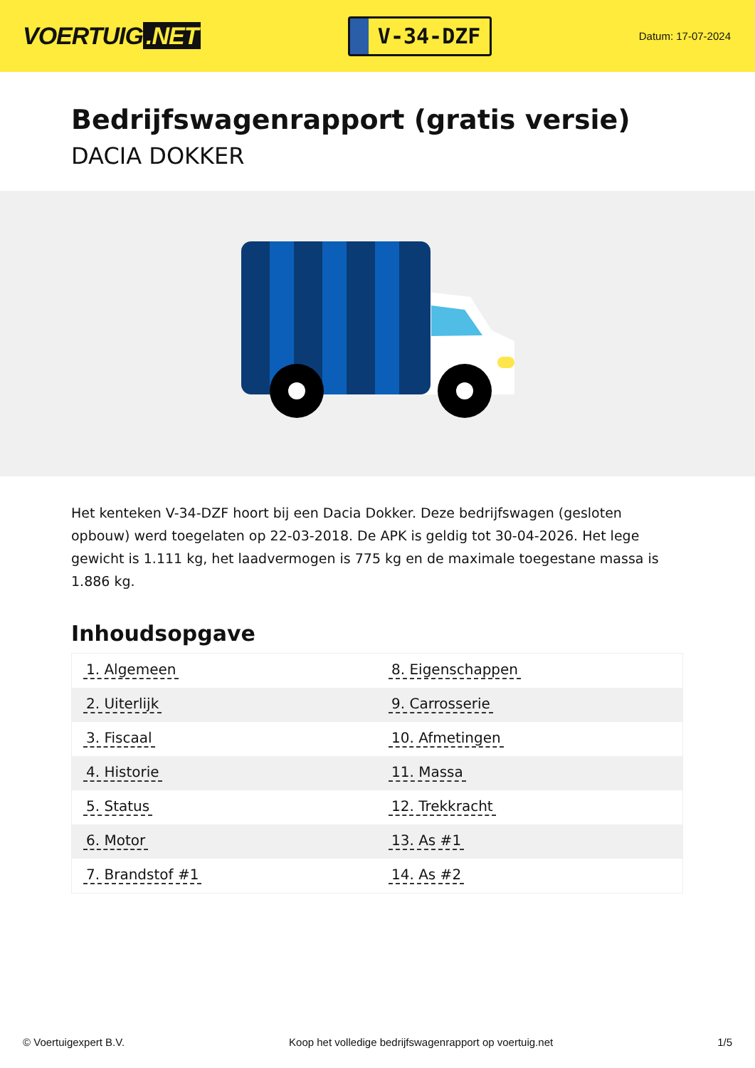VOERTUIG.NET
V-34-DZF
Datum: 17-07-2024
Bedrijfswagenrapport (gratis versie)
DACIA DOKKER
Het kenteken V-34-DZF hoort bij een Dacia Dokker. Deze bedrijfswagen (gesloten opbouw) werd toegelaten op 22-03-2018. De APK is geldig tot 30-04-2026. Het lege gewicht is 1.111 kg, het laadvermogen is 775 kg en de maximale toegestane massa is 1.886 kg.
Inhoudsopgave
| 1. Algemeen | 8. Eigenschappen |
| 2. Uiterlijk | 9. Carrosserie |
| 3. Fiscaal | 10. Afmetingen |
| 4. Historie | 11. Massa |
| 5. Status | 12. Trekkracht |
| 6. Motor | 13. As #1 |
| 7. Brandstof #1 | 14. As #2 |
© Voertuigexpert B.V. Koop het volledige bedrijfswagenrapport op voertuig.net 1/5